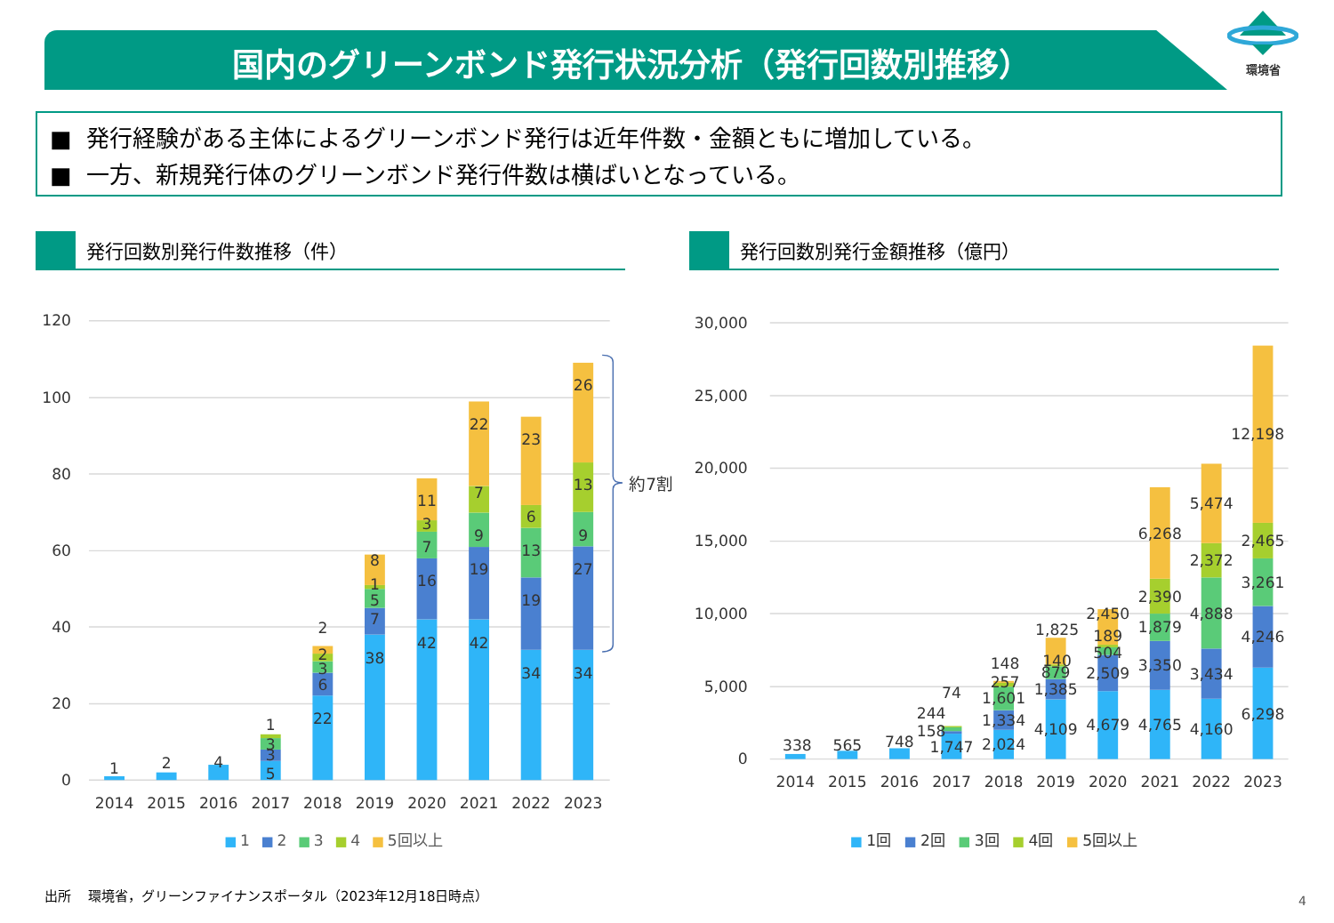国内のグリーンボンド発行状況分析（発行回数別推移）
環境省
■ 発行経験がある主体によるグリーンボンド発行は近年件数・金額ともに増加している。
■ 一方、新規発行体のグリーンボンド発行件数は横ばいとなっている。
発行回数別発行件数推移（件） 発行回数別発行金額推移（億円）
0
20
40
60
80
100
120
1
2
4
5
3
3
1
22
6
3
2
2
38
7
5
1
8
42
16
7
3
11
42
19
9
7
22
34
19
13
6
23
34
27
9
13
26
2014
2015
2016
2017
2018
2019
2020
2021
2022
2023
約7割
1
2
3
4
5回以上
0
5,000
10,000
15,000
20,000
25,000
30,000
338
565
748
1,747
158
244
74
2,024
1,334
1,601
257
148
4,109
1,385
879
140
1,825
4,679
2,509
504
189
2,450
4,765
3,350
1,879
2,390
6,268
4,160
3,434
4,888
2,372
5,474
6,298
4,246
3,261
2,465
12,198
2014
2015
2016
2017
2018
2019
2020
2021
2022
2023
1回
2回
3回
4回
5回以上
出所 環境省，グリーンファイナンスポータル（2023年12月18日時点）
4